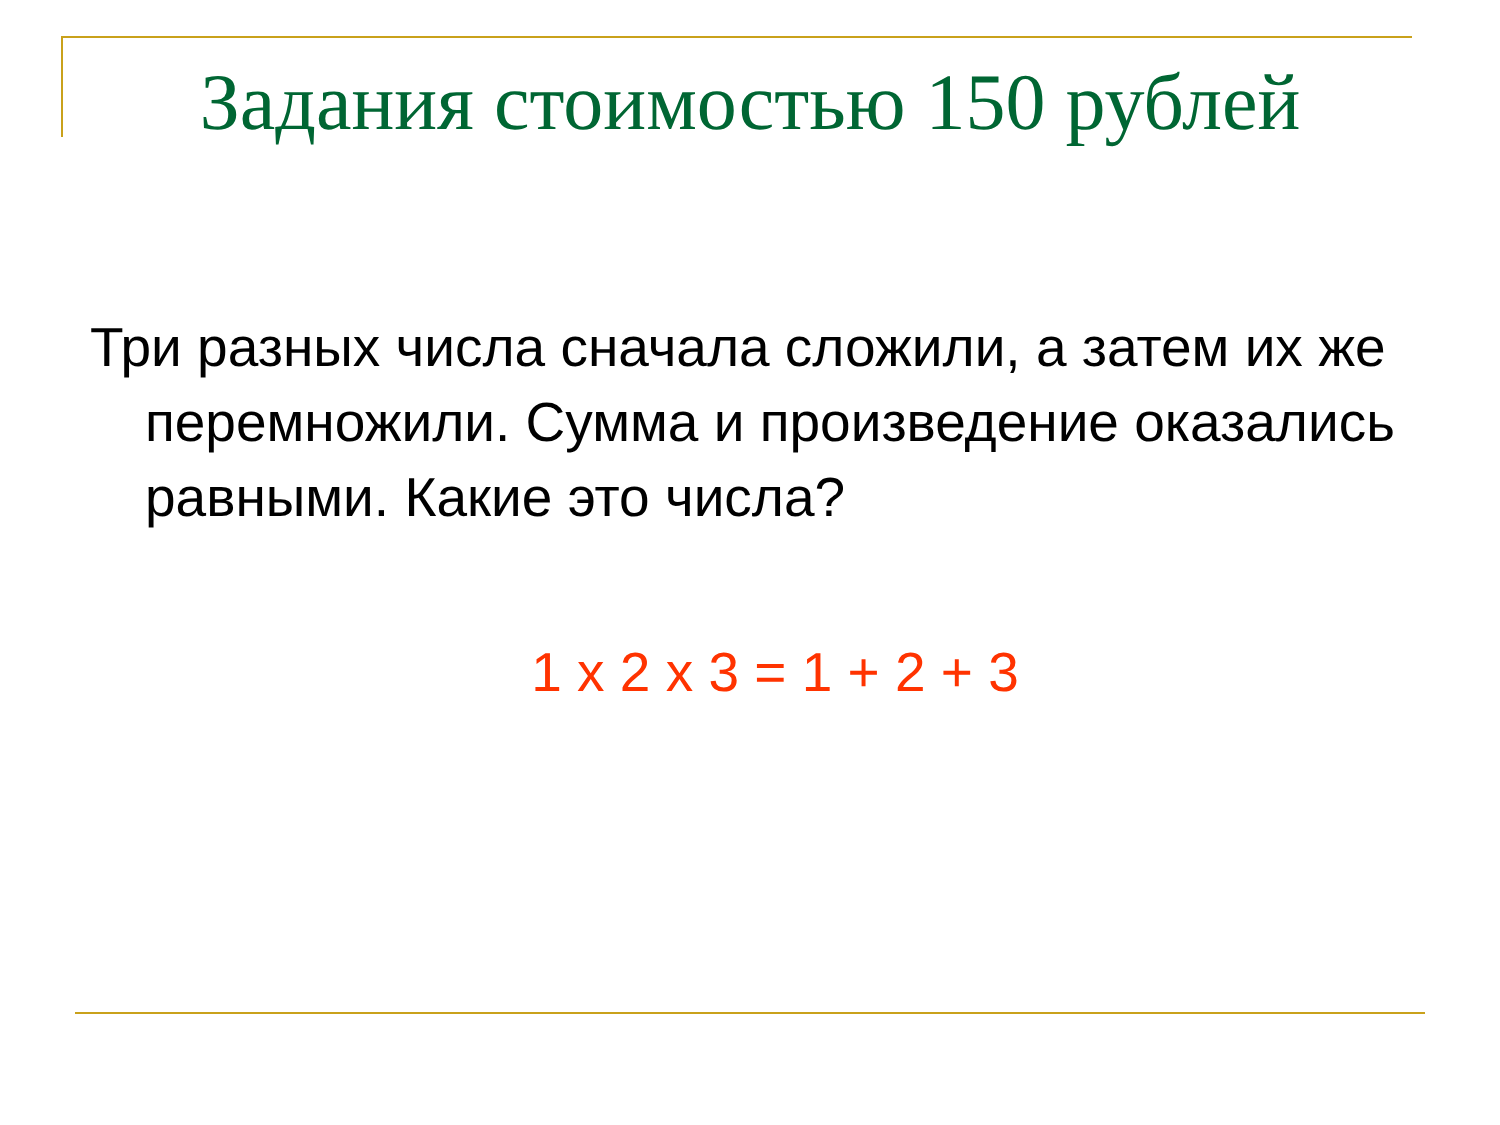Задания стоимостью 150 рублей
Три разных числа сначала сложили, а затем их же перемножили. Сумма и произведение оказались равными. Какие это числа?
1 x 2 x 3 = 1 + 2 + 3